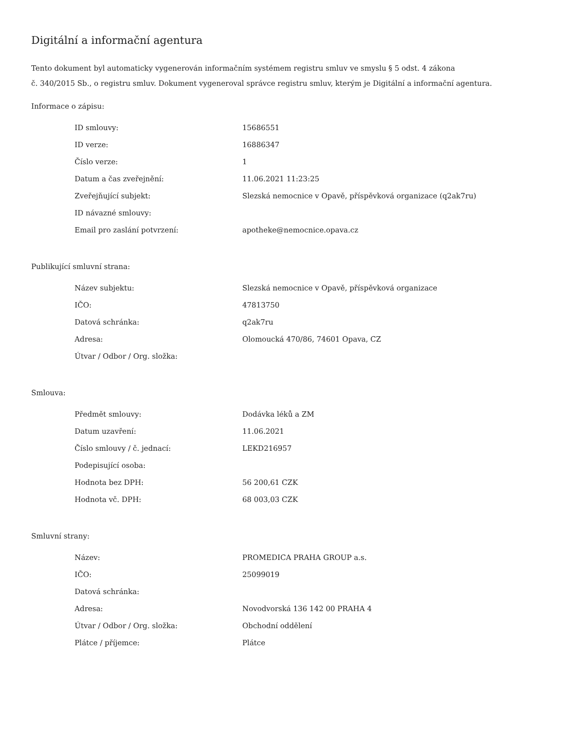Digitální a informační agentura
Tento dokument byl automaticky vygenerován informačním systémem registru smluv ve smyslu § 5 odst. 4 zákona
č. 340/2015 Sb., o registru smluv. Dokument vygeneroval správce registru smluv, kterým je Digitální a informační agentura.
Informace o zápisu:
| ID smlouvy: | 15686551 |
| ID verze: | 16886347 |
| Číslo verze: | 1 |
| Datum a čas zveřejnění: | 11.06.2021 11:23:25 |
| Zveřejňující subjekt: | Slezská nemocnice v Opavě, příspěvková organizace (q2ak7ru) |
| ID návazné smlouvy: | |
| Email pro zaslání potvrzení: | apotheke@nemocnice.opava.cz |
Publikující smluvní strana:
| Název subjektu: | Slezská nemocnice v Opavě, příspěvková organizace |
| IČO: | 47813750 |
| Datová schránka: | q2ak7ru |
| Adresa: | Olomoucká 470/86, 74601 Opava, CZ |
| Útvar / Odbor / Org. složka: | |
Smlouva:
| Předmět smlouvy: | Dodávka léků a ZM |
| Datum uzavření: | 11.06.2021 |
| Číslo smlouvy / č. jednací: | LEKD216957 |
| Podepisující osoba: | |
| Hodnota bez DPH: | 56 200,61 CZK |
| Hodnota vč. DPH: | 68 003,03 CZK |
Smluvní strany:
| Název: | PROMEDICA PRAHA GROUP a.s. |
| IČO: | 25099019 |
| Datová schránka: | |
| Adresa: | Novodvorská 136 142 00 PRAHA 4 |
| Útvar / Odbor / Org. složka: | Obchodní oddělení |
| Plátce / příjemce: | Plátce |